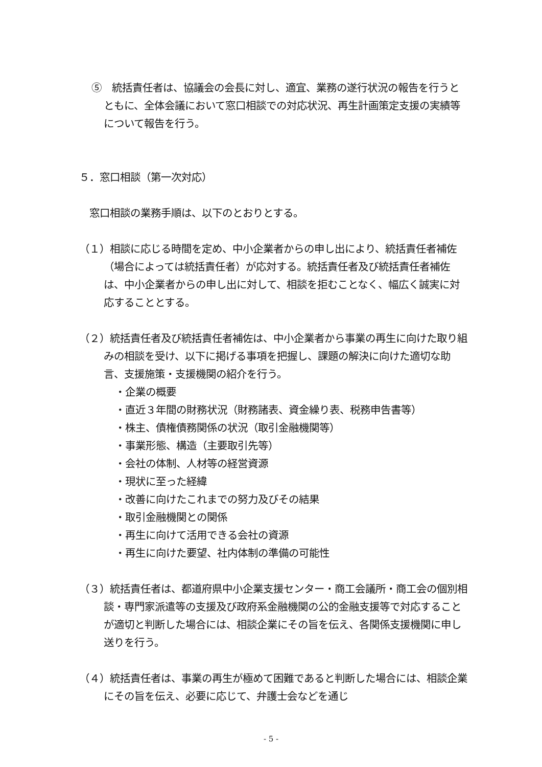⑤　統括責任者は、協議会の会長に対し、適宜、業務の遂行状況の報告を行うとともに、全体会議において窓口相談での対応状況、再生計画策定支援の実績等について報告を行う。
５．窓口相談（第一次対応）
　窓口相談の業務手順は、以下のとおりとする。
（１）相談に応じる時間を定め、中小企業者からの申し出により、統括責任者補佐（場合によっては統括責任者）が応対する。統括責任者及び統括責任者補佐は、中小企業者からの申し出に対して、相談を拒むことなく、幅広く誠実に対応することとする。
（２）統括責任者及び統括責任者補佐は、中小企業者から事業の再生に向けた取り組みの相談を受け、以下に掲げる事項を把握し、課題の解決に向けた適切な助言、支援施策・支援機関の紹介を行う。
・企業の概要
・直近３年間の財務状況（財務諸表、資金繰り表、税務申告書等）
・株主、債権債務関係の状況（取引金融機関等）
・事業形態、構造（主要取引先等）
・会社の体制、人材等の経営資源
・現状に至った経緯
・改善に向けたこれまでの努力及びその結果
・取引金融機関との関係
・再生に向けて活用できる会社の資源
・再生に向けた要望、社内体制の準備の可能性
（３）統括責任者は、都道府県中小企業支援センター・商工会議所・商工会の個別相談・専門家派遣等の支援及び政府系金融機関の公的金融支援等で対応することが適切と判断した場合には、相談企業にその旨を伝え、各関係支援機関に申し送りを行う。
（４）統括責任者は、事業の再生が極めて困難であると判断した場合には、相談企業にその旨を伝え、必要に応じて、弁護士会などを通じ
- 5 -